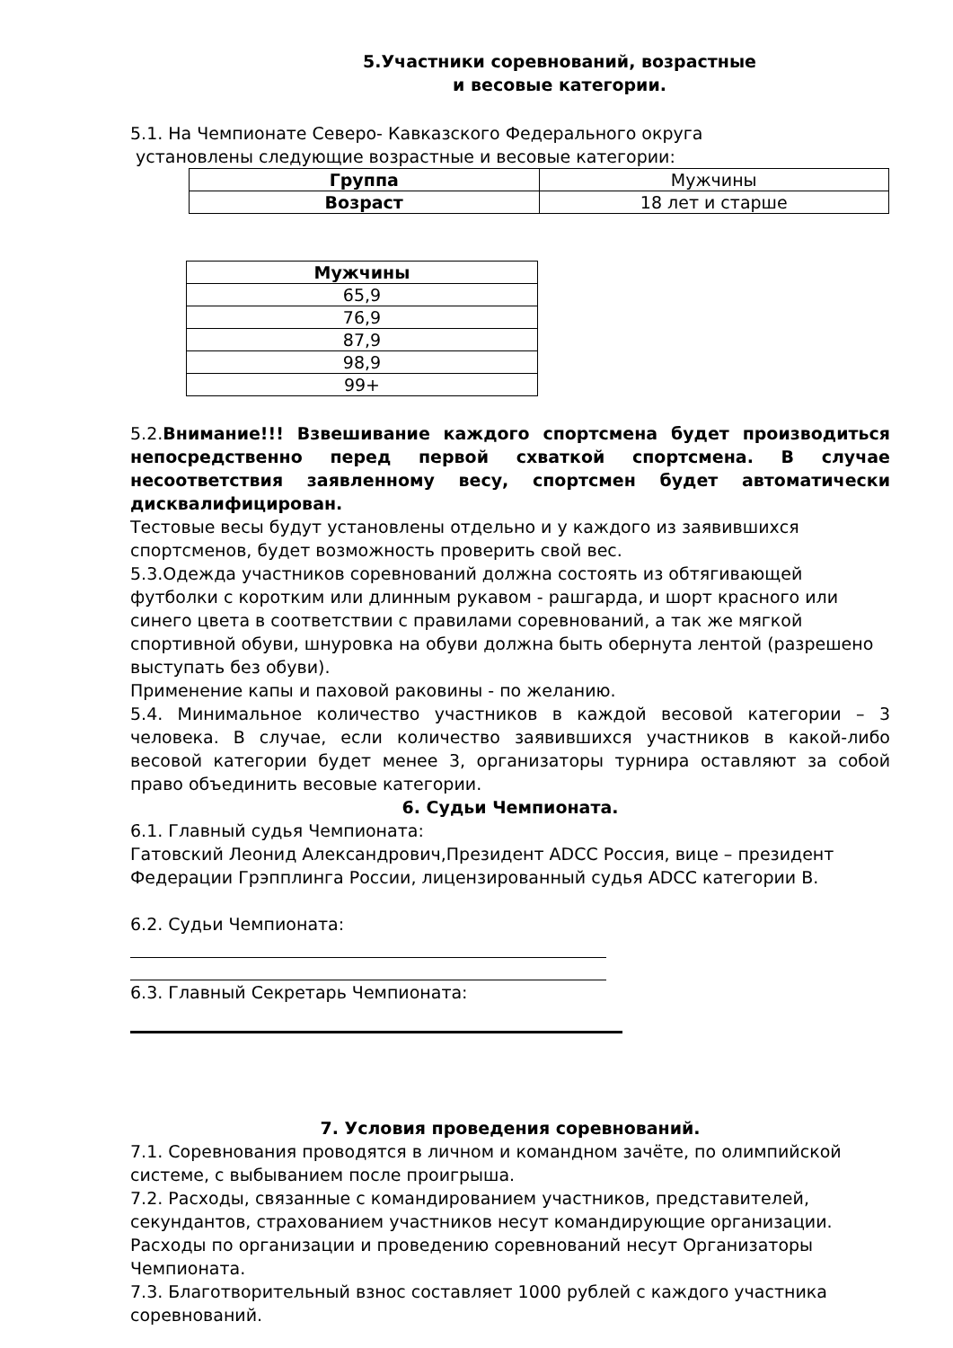5.Участники соревнований, возрастные
и весовые категории.
5.1. На Чемпионате Северо- Кавказского Федерального округа
установлены следующие возрастные и весовые категории:
| Группа | Мужчины |
| Возраст | 18 лет и старше |
| Мужчины |
| 65,9 |
| 76,9 |
| 87,9 |
| 98,9 |
| 99+ |
5.2.Внимание!!! Взвешивание каждого спортсмена будет производиться непосредственно перед первой схваткой спортсмена. В случае несоответствия заявленному весу, спортсмен будет автоматически дисквалифицирован.
Тестовые весы будут установлены отдельно и у каждого из заявившихся спортсменов, будет возможность проверить свой вес.
5.3.Одежда участников соревнований должна состоять из обтягивающей футболки с коротким или длинным рукавом - рашгарда, и шорт красного или синего цвета в соответствии с правилами соревнований, а так же мягкой спортивной обуви, шнуровка на обуви должна быть обернута лентой (разрешено выступать без обуви).
Применение капы и паховой раковины - по желанию.
5.4. Минимальное количество участников в каждой весовой категории – 3 человека. В случае, если количество заявившихся участников в какой-либо весовой категории будет менее 3, организаторы турнира оставляют за собой право объединить весовые категории.
6. Судьи Чемпионата.
6.1. Главный судья Чемпионата:
Гатовский Леонид Александрович,Президент ADCC Россия, вице – президент Федерации Грэпплинга России, лицензированный судья ADCC категории B.
6.2. Судьи Чемпионата:
6.3. Главный Секретарь Чемпионата:
7. Условия проведения соревнований.
7.1. Соревнования проводятся в личном и командном зачёте, по олимпийской системе, с выбыванием после проигрыша.
7.2. Расходы, связанные с командированием участников, представителей, секундантов, страхованием участников несут командирующие организации. Расходы по организации и проведению соревнований несут Организаторы Чемпионата.
7.3. Благотворительный взнос составляет 1000 рублей с каждого участника соревнований.